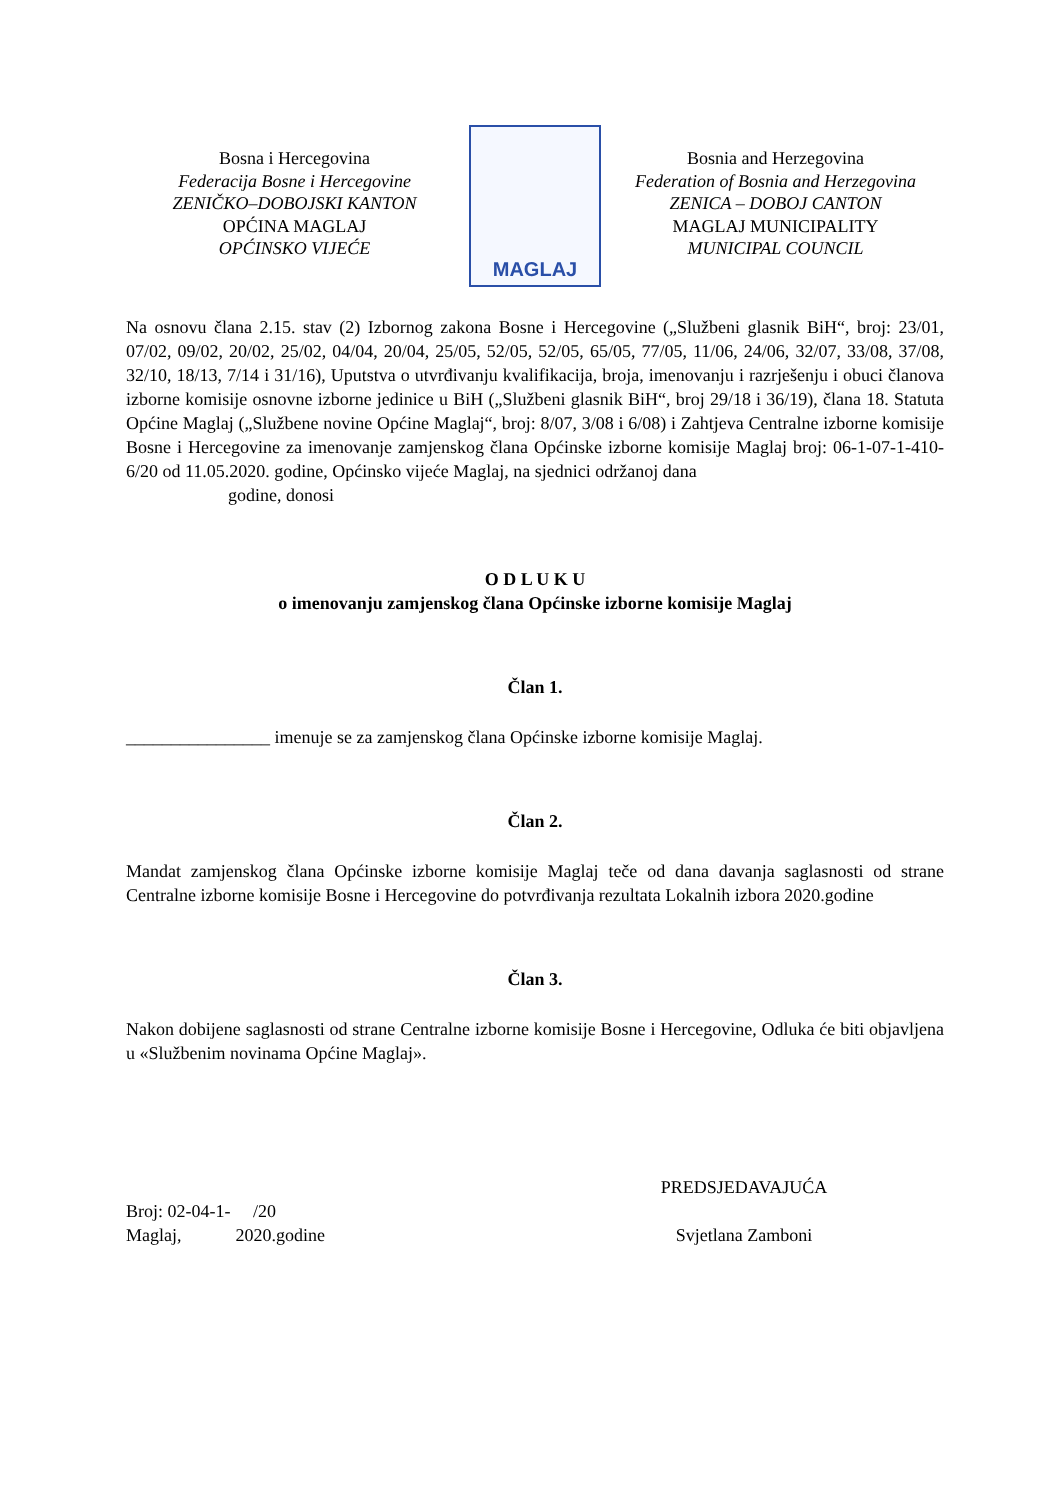Bosna i Hercegovina
Federacija Bosne i Hercegovine
ZENIČKO–DOBOJSKI KANTON
OPĆINA MAGLAJ
OPĆINSKO VIJEĆE
MAGLAJ
Bosnia and Herzegovina
Federation of Bosnia and Herzegovina
ZENICA – DOBOJ CANTON
MAGLAJ MUNICIPALITY
MUNICIPAL COUNCIL
Na osnovu člana 2.15. stav (2) Izbornog zakona Bosne i Hercegovine („Službeni glasnik BiH“, broj: 23/01, 07/02, 09/02, 20/02, 25/02, 04/04, 20/04, 25/05, 52/05, 52/05, 65/05, 77/05, 11/06, 24/06, 32/07, 33/08, 37/08, 32/10, 18/13, 7/14 i 31/16), Uputstva o utvrđivanju kvalifikacija, broja, imenovanju i razrješenju i obuci članova izborne komisije osnovne izborne jedinice u BiH („Službeni glasnik BiH“, broj 29/18 i 36/19), člana 18. Statuta Općine Maglaj („Službene novine Općine Maglaj“, broj: 8/07, 3/08 i 6/08) i Zahtjeva Centralne izborne komisije Bosne i Hercegovine za imenovanje zamjenskog člana Općinske izborne komisije Maglaj broj: 06-1-07-1-410-6/20 od 11.05.2020. godine, Općinsko vijeće Maglaj, na sjednici održanoj dana
godine, donosi
O D L U K U
o imenovanju zamjenskog člana Općinske izborne komisije Maglaj
Član 1.
________________ imenuje se za zamjenskog člana Općinske izborne komisije Maglaj.
Član 2.
Mandat zamjenskog člana Općinske izborne komisije Maglaj teče od dana davanja saglasnosti od strane Centralne izborne komisije Bosne i Hercegovine do potvrđivanja rezultata Lokalnih izbora 2020.godine
Član 3.
Nakon dobijene saglasnosti od strane Centralne izborne komisije Bosne i Hercegovine, Odluka će biti objavljena u «Službenim novinama Općine Maglaj».
Broj: 02-04-1- /20
Maglaj, 2020.godine
PREDSJEDAVAJUĆA
Svjetlana Zamboni